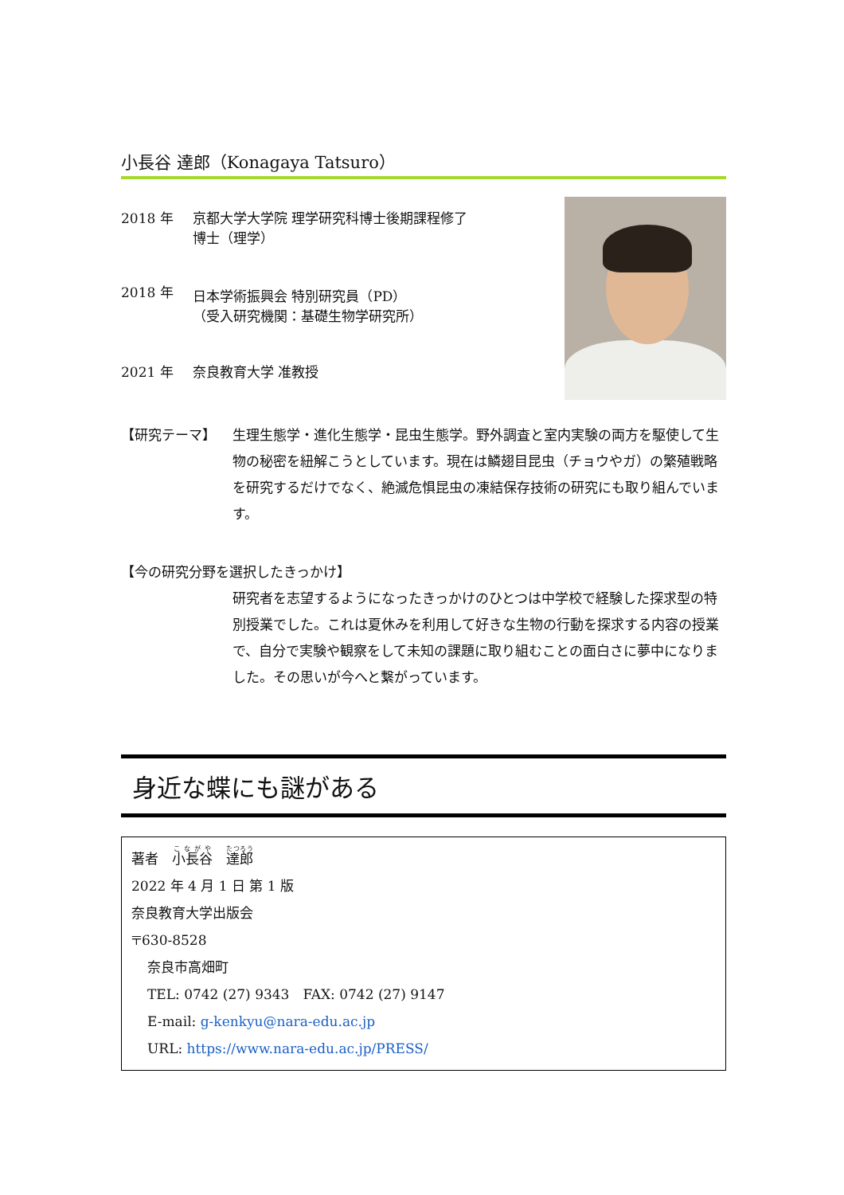小長谷 達郎（Konagaya Tatsuro）
| 2018 年 | 京都大学大学院 理学研究科博士後期課程修了 博士（理学） |
| 2018 年 | 日本学術振興会 特別研究員（PD） （受入研究機関：基礎生物学研究所） |
| 2021 年 | 奈良教育大学 准教授 |
【研究テーマ】 生理生態学・進化生態学・昆虫生態学。野外調査と室内実験の両方を駆使して生物の秘密を紐解こうとしています。現在は鱗翅目昆虫（チョウやガ）の繁殖戦略を研究するだけでなく、絶滅危惧昆虫の凍結保存技術の研究にも取り組んでいます。
【今の研究分野を選択したきっかけ】
研究者を志望するようになったきっかけのひとつは中学校で経験した探求型の特別授業でした。これは夏休みを利用して好きな生物の行動を探求する内容の授業で、自分で実験や観察をして未知の課題に取り組むことの面白さに夢中になりました。その思いが今へと繋がっています。
身近な蝶にも謎がある
著者　小長谷　達郎
2022 年 4 月 1 日 第 1 版
奈良教育大学出版会
〒630-8528
奈良市高畑町
TEL: 0742 (27) 9343　FAX: 0742 (27) 9147
E-mail: g-kenkyu@nara-edu.ac.jp
URL: https://www.nara-edu.ac.jp/PRESS/